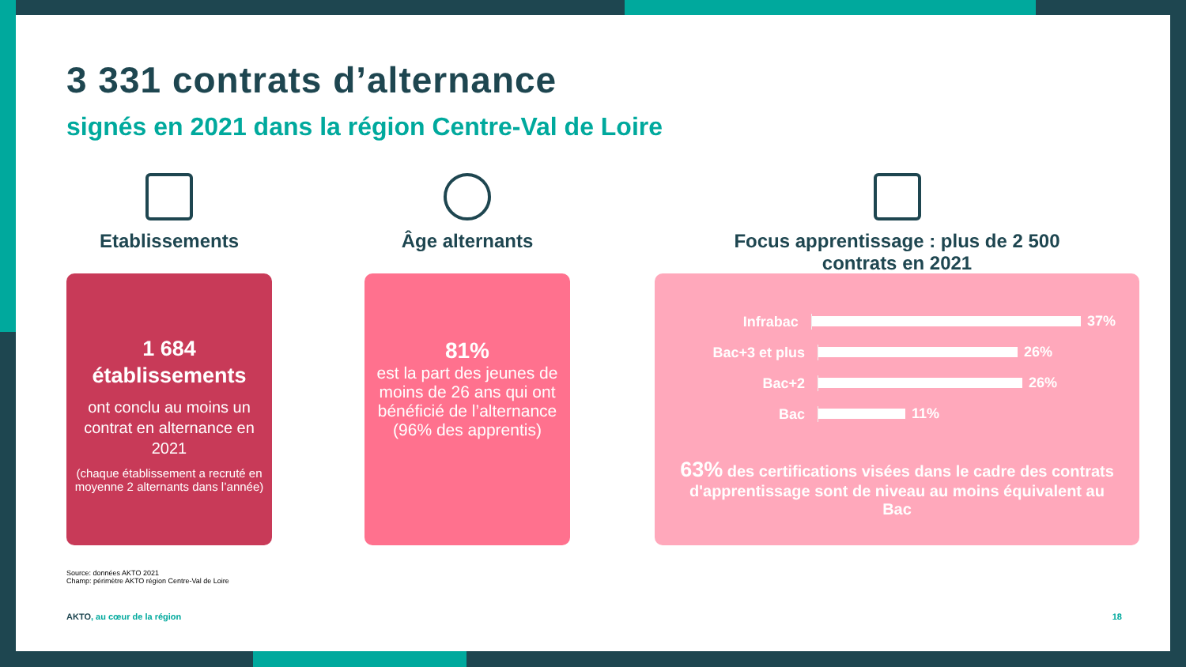3 331 contrats d’alternance
signés en 2021 dans la région Centre-Val de Loire
Etablissements
1 684
établissements
ont conclu au moins un contrat en alternance en 2021
(chaque établissement a recruté en moyenne 2 alternants dans l’année)
Âge alternants
81%
est la part des jeunes de moins de 26 ans qui ont bénéficié de l’alternance (96% des apprentis)
Focus apprentissage : plus de 2 500
contrats en 2021
Infrabac 37%
Bac+3 et plus 26%
Bac+2 26%
Bac 11%
63% des certifications visées dans le cadre des contrats d'apprentissage sont de niveau au moins équivalent au Bac
Source: données AKTO 2021
Champ: périmètre AKTO région Centre-Val de Loire
AKTO, au cœur de la région 18